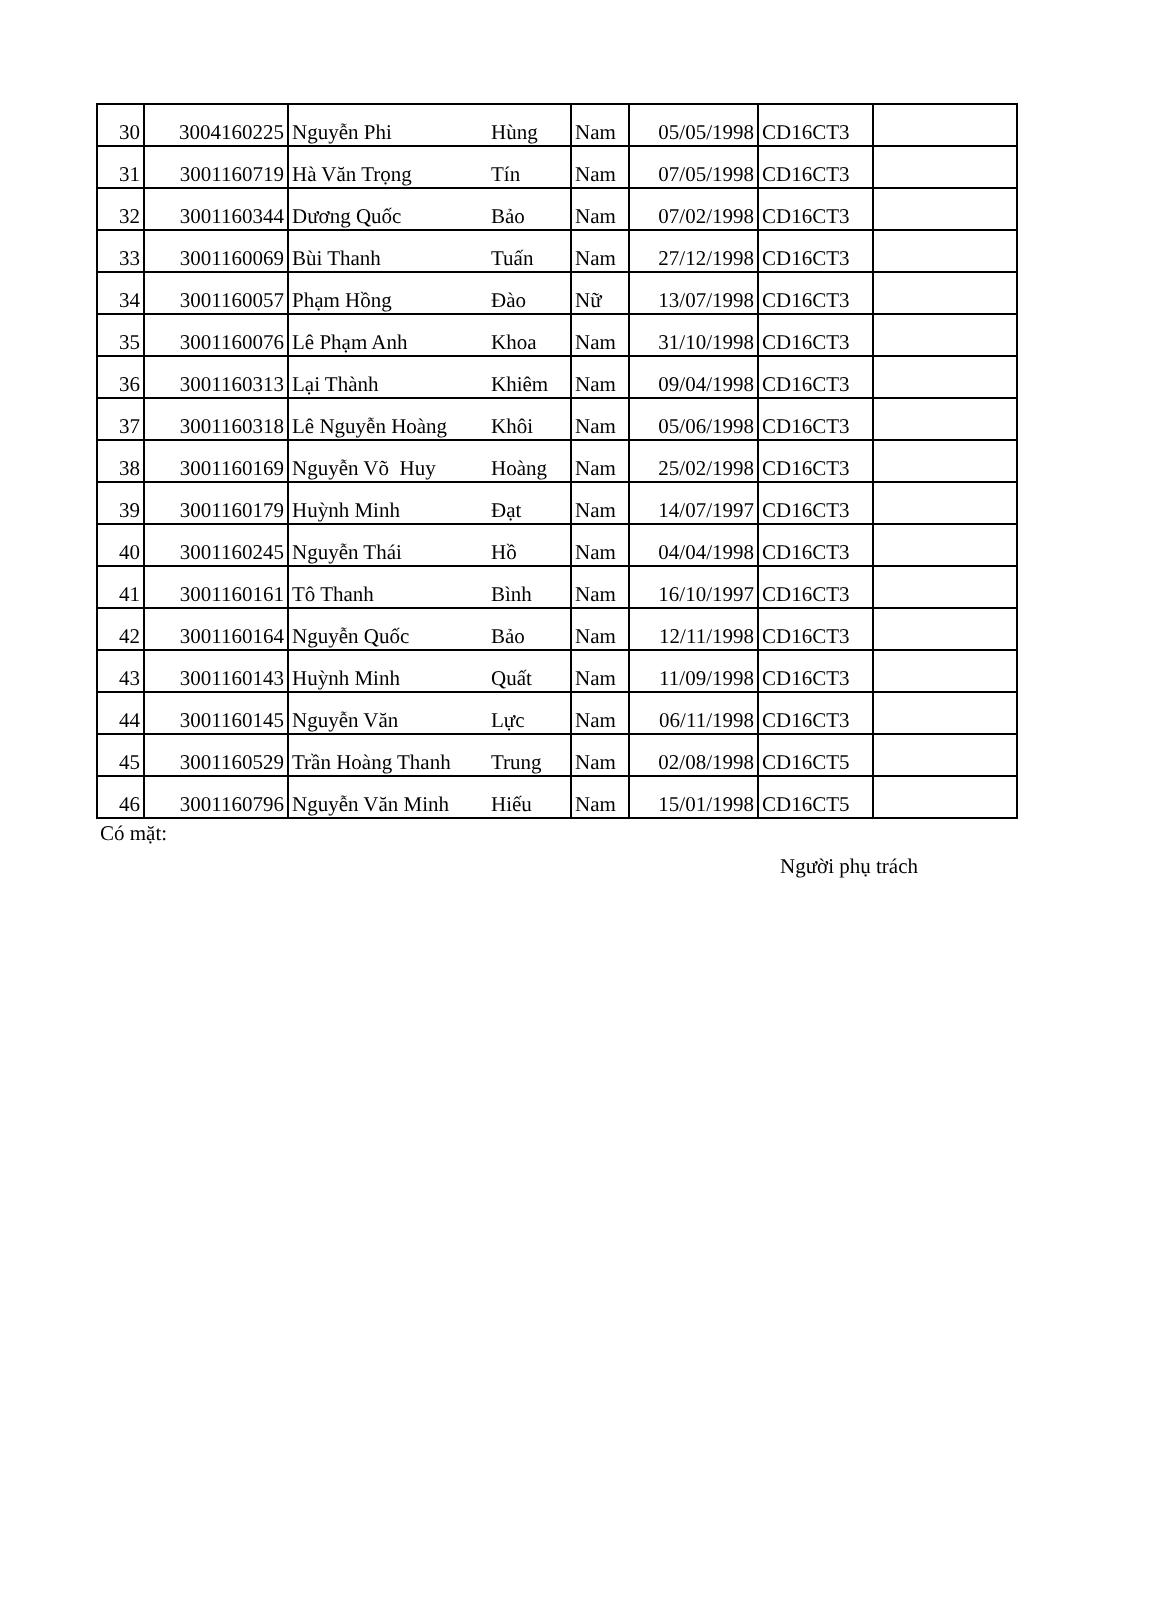| 30 | 3004160225 | Nguyễn Phi | Hùng | Nam | 05/05/1998 | CD16CT3 | |
| 31 | 3001160719 | Hà Văn Trọng | Tín | Nam | 07/05/1998 | CD16CT3 | |
| 32 | 3001160344 | Dương Quốc | Bảo | Nam | 07/02/1998 | CD16CT3 | |
| 33 | 3001160069 | Bùi Thanh | Tuấn | Nam | 27/12/1998 | CD16CT3 | |
| 34 | 3001160057 | Phạm Hồng | Đào | Nữ | 13/07/1998 | CD16CT3 | |
| 35 | 3001160076 | Lê Phạm Anh | Khoa | Nam | 31/10/1998 | CD16CT3 | |
| 36 | 3001160313 | Lại Thành | Khiêm | Nam | 09/04/1998 | CD16CT3 | |
| 37 | 3001160318 | Lê Nguyễn Hoàng | Khôi | Nam | 05/06/1998 | CD16CT3 | |
| 38 | 3001160169 | Nguyễn Võ Huy | Hoàng | Nam | 25/02/1998 | CD16CT3 | |
| 39 | 3001160179 | Huỳnh Minh | Đạt | Nam | 14/07/1997 | CD16CT3 | |
| 40 | 3001160245 | Nguyễn Thái | Hồ | Nam | 04/04/1998 | CD16CT3 | |
| 41 | 3001160161 | Tô Thanh | Bình | Nam | 16/10/1997 | CD16CT3 | |
| 42 | 3001160164 | Nguyễn Quốc | Bảo | Nam | 12/11/1998 | CD16CT3 | |
| 43 | 3001160143 | Huỳnh Minh | Quất | Nam | 11/09/1998 | CD16CT3 | |
| 44 | 3001160145 | Nguyễn Văn | Lực | Nam | 06/11/1998 | CD16CT3 | |
| 45 | 3001160529 | Trần Hoàng Thanh | Trung | Nam | 02/08/1998 | CD16CT5 | |
| 46 | 3001160796 | Nguyễn Văn Minh | Hiếu | Nam | 15/01/1998 | CD16CT5 | |
Có mặt:
Người phụ trách